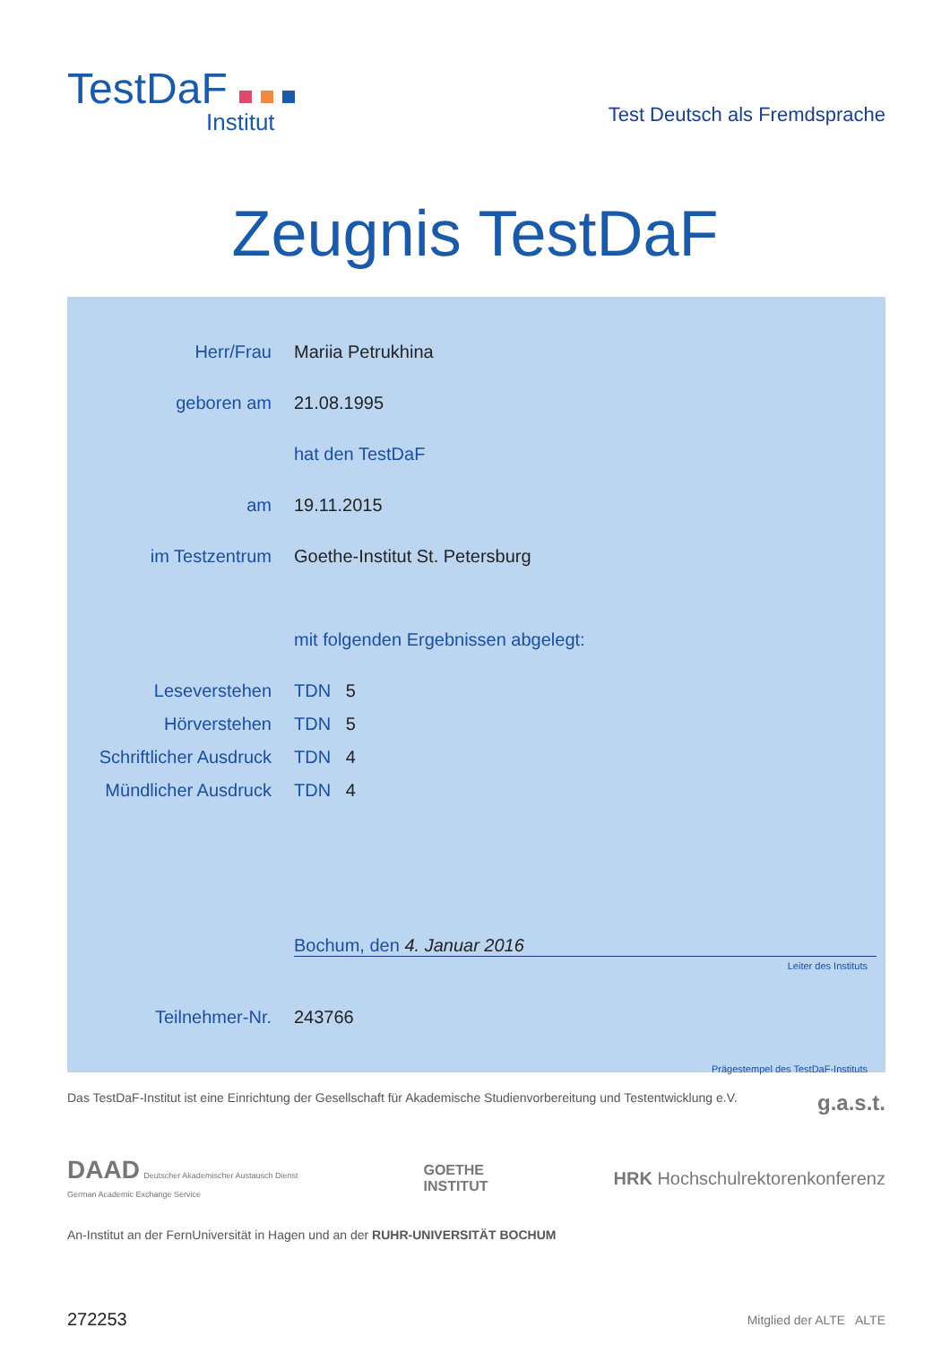TestDaF
Institut
Test Deutsch als Fremdsprache
Zeugnis TestDaF
Herr/Frau Mariia Petrukhina
geboren am 21.08.1995
hat den TestDaF
am 19.11.2015
im Testzentrum Goethe-Institut St. Petersburg
mit folgenden Ergebnissen abgelegt:
Leseverstehen TDN 5
Hörverstehen TDN 5
Schriftlicher Ausdruck
TDN 4
Mündlicher Ausdruck TDN 4
Bochum, den 4. Januar 2016
Leiter des Instituts
Teilnehmer-Nr. 243766
Prägestempel des TestDaF-Instituts
Das TestDaF-Institut ist eine Einrichtung der Gesellschaft für Akademische Studienvorbereitung und Testentwicklung e.V. g.a.s.t.
DAAD Deutscher Akademischer Austausch Dienst
German Academic Exchange Service GOETHE
INSTITUT HRK Hochschulrektorenkonferenz
An-Institut an der FernUniversität in Hagen und an der RUHR-UNIVERSITÄT BOCHUM
272253 Mitglied der ALTE ALTE